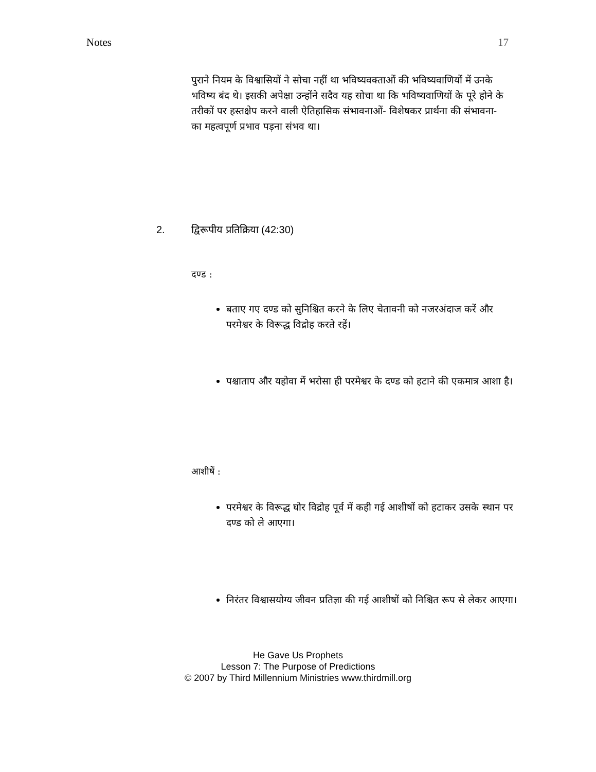Notes 17
पुराने नियम के विश्वासियों ने सोचा नहीं था भविष्यवक्ताओं की भविष्यवाणियों में उनके भविष्य बंद थे। इसकी अपेक्षा उन्होंने सदैव यह सोचा था कि भविष्यवाणियों के पूरे होने के तरीकों पर हस्तक्षेप करने वाली ऐतिहासिक संभावनाओं- विशेषकर प्रार्थना की संभावना- का महत्वपूर्ण प्रभाव पड़ना संभव था।
2. द्विरूपीय प्रतिक्रिया (42:30)
दण्ड :
बताए गए दण्ड को सुनिश्चित करने के लिए चेतावनी को नजरअंदाज करें और परमेश्वर के विरूद्ध विद्रोह करते रहें।
पश्चाताप और यहोवा में भरोसा ही परमेश्वर के दण्ड को हटाने की एकमात्र आशा है।
आशीषें :
परमेश्वर के विरूद्ध घोर विद्रोह पूर्व में कही गई आशीषों को हटाकर उसके स्थान पर दण्ड को ले आएगा।
निरंतर विश्वासयोग्य जीवन प्रतिज्ञा की गई आशीषों को निश्चित रूप से लेकर आएगा।
He Gave Us Prophets
Lesson 7: The Purpose of Predictions
© 2007 by Third Millennium Ministries www.thirdmill.org